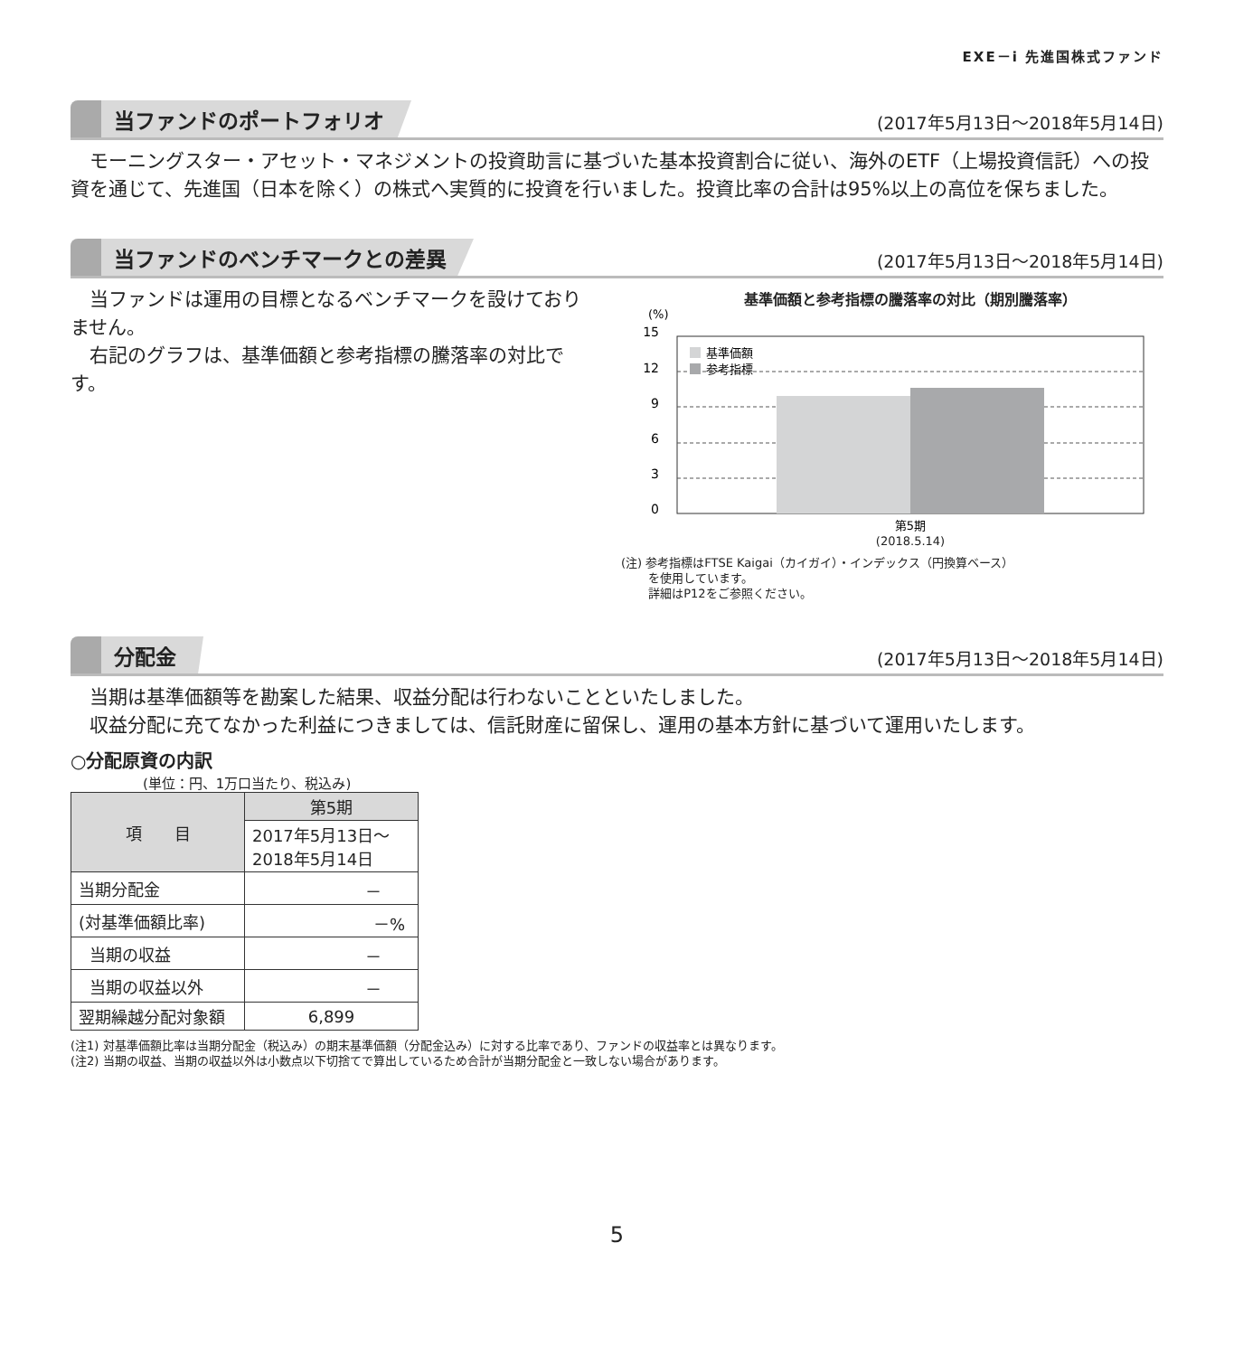EXE－i 先進国株式ファンド
当ファンドのポートフォリオ (2017年5月13日～2018年5月14日)
　モーニングスター・アセット・マネジメントの投資助言に基づいた基本投資割合に従い、海外のETF（上場投資信託）への投資を通じて、先進国（日本を除く）の株式へ実質的に投資を行いました。投資比率の合計は95%以上の高位を保ちました。
当ファンドのベンチマークとの差異 (2017年5月13日～2018年5月14日)
　当ファンドは運用の目標となるベンチマークを設けておりません。
　右記のグラフは、基準価額と参考指標の騰落率の対比です。
基準価額と参考指標の騰落率の対比（期別騰落率）
(%)
15
12
9
6
3
0
基準価額
参考指標
第5期
(2018.5.14)
(注) 参考指標はFTSE Kaigai（カイガイ）・インデックス（円換算ベース）
　　 を使用しています。
　　 詳細はP12をご参照ください。
分配金 (2017年5月13日～2018年5月14日)
　当期は基準価額等を勘案した結果、収益分配は行わないことといたしました。
　収益分配に充てなかった利益につきましては、信託財産に留保し、運用の基本方針に基づいて運用いたします。
○分配原資の内訳
(単位：円、1万口当たり、税込み)
| 項 目 | 第5期 |
| --- | --- |
| | 2017年5月13日～ 2018年5月14日 |
| 当期分配金 | － |
| (対基準価額比率) | －% |
| 当期の収益 | － |
| 当期の収益以外 | － |
| 翌期繰越分配対象額 | 6,899 |
(注1) 対基準価額比率は当期分配金（税込み）の期末基準価額（分配金込み）に対する比率であり、ファンドの収益率とは異なります。
(注2) 当期の収益、当期の収益以外は小数点以下切捨てで算出しているため合計が当期分配金と一致しない場合があります。
5